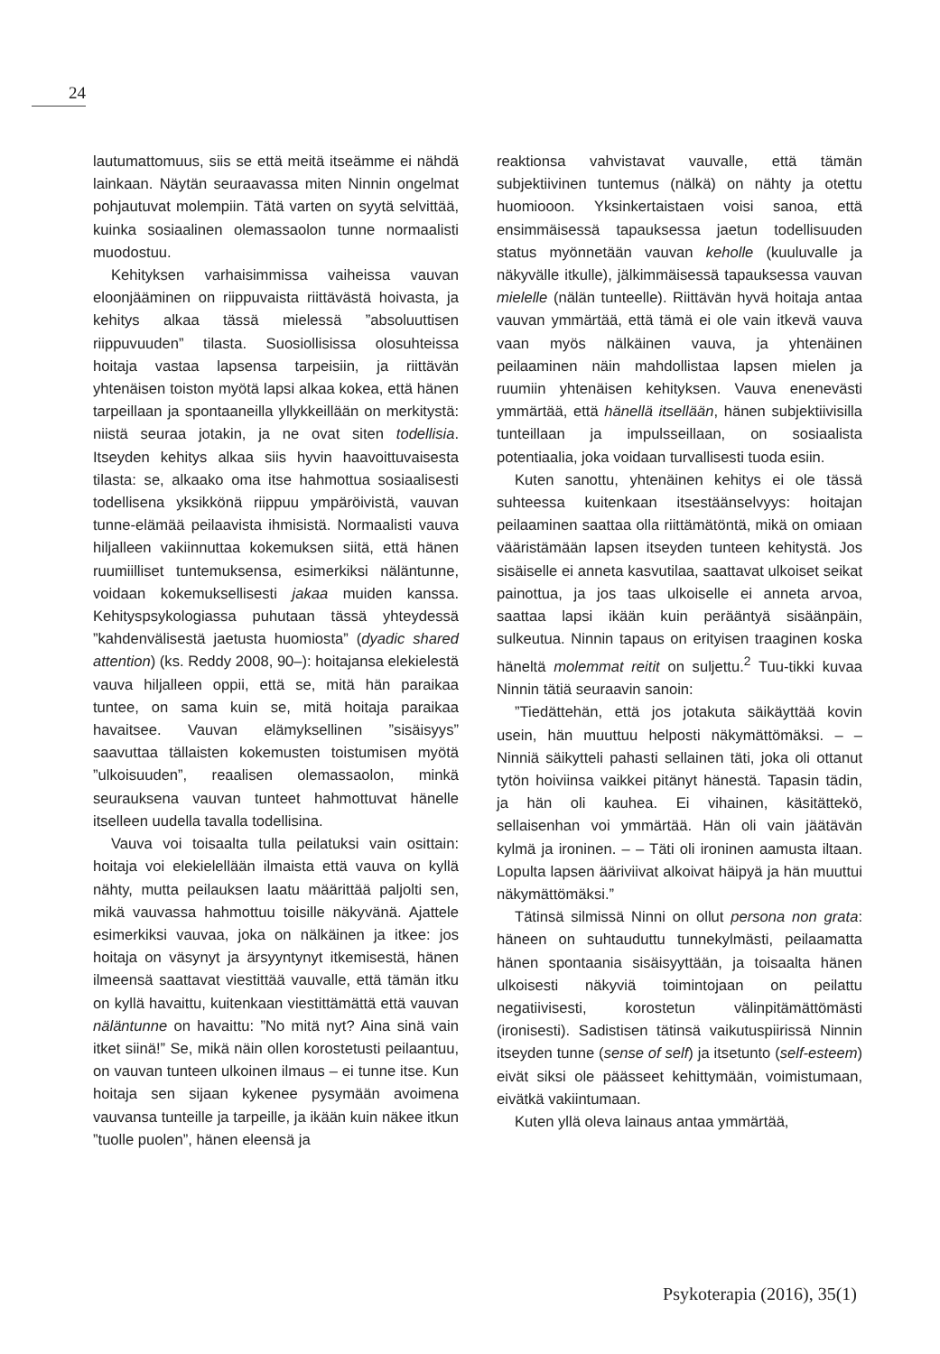24
lautumattomuus, siis se että meitä itseämme ei nähdä lainkaan. Näytän seuraavassa miten Ninnin ongelmat pohjautuvat molempiin. Tätä varten on syytä selvittää, kuinka sosiaalinen olemassaolon tunne normaalisti muodostuu.
Kehityksen varhaisimmissa vaiheissa vauvan eloonjääminen on riippuvaista riittävästä hoivasta, ja kehitys alkaa tässä mielessä ”absoluuttisen riippuvuuden” tilasta. Suosiollisissa olosuhteissa hoitaja vastaa lapsensa tarpeisiin, ja riittävän yhtenäisen toiston myötä lapsi alkaa kokea, että hänen tarpeillaan ja spontaaneilla yllykkeillään on merkitystä: niistä seuraa jotakin, ja ne ovat siten todellisia. Itseyden kehitys alkaa siis hyvin haavoittuvaisesta tilasta: se, alkaako oma itse hahmottua sosiaalisesti todellisena yksikkönä riippuu ympäröivistä, vauvan tunne-elämää peilaavista ihmisistä. Normaalisti vauva hiljalleen vakiinnuttaa kokemuksen siitä, että hänen ruumiilliset tuntemuksensa, esimerkiksi näläntunne, voidaan kokemuksellisesti jakaa muiden kanssa. Kehityspsykologiassa puhutaan tässä yhteydessä ”kahdenvälisestä jaetusta huomiosta” (dyadic shared attention) (ks. Reddy 2008, 90–): hoitajansa elekielestä vauva hiljalleen oppii, että se, mitä hän paraikaa tuntee, on sama kuin se, mitä hoitaja paraikaa havaitsee. Vauvan elämyksellinen ”sisäisyys” saavuttaa tällaisten kokemusten toistumisen myötä ”ulkoisuuden”, reaalisen olemassaolon, minkä seurauksena vauvan tunteet hahmottuvat hänelle itselleen uudella tavalla todellisina.
Vauva voi toisaalta tulla peilatuksi vain osittain: hoitaja voi elekielellään ilmaista että vauva on kyllä nähty, mutta peilauksen laatu määrittää paljolti sen, mikä vauvassa hahmottuu toisille näkyvänä. Ajattele esimerkiksi vauvaa, joka on nälkäinen ja itkee: jos hoitaja on väsynyt ja ärsyyntynyt itkemisestä, hänen ilmeensä saattavat viestittää vauvalle, että tämän itku on kyllä havaittu, kuitenkaan viestittämättä että vauvan näläntunne on havaittu: ”No mitä nyt? Aina sinä vain itket siinä!” Se, mikä näin ollen korostetusti peilaantuu, on vauvan tunteen ulkoinen ilmaus – ei tunne itse. Kun hoitaja sen sijaan kykenee pysymään avoimena vauvansa tunteille ja tarpeille, ja ikään kuin näkee itkun ”tuolle puolen”, hänen eleensä ja
reaktionsa vahvistavat vauvalle, että tämän subjektiivinen tuntemus (nälkä) on nähty ja otettu huomiooon. Yksinkertaistaen voisi sanoa, että ensimmäisessä tapauksessa jaetun todellisuuden status myönnetään vauvan keholle (kuuluvalle ja näkyvälle itkulle), jälkimmäisessä tapauksessa vauvan mielelle (nälän tunteelle). Riittävän hyvä hoitaja antaa vauvan ymmärtää, että tämä ei ole vain itkevä vauva vaan myös nälkäinen vauva, ja yhtenäinen peilaaminen näin mahdollistaa lapsen mielen ja ruumiin yhtenäisen kehityksen. Vauva enenevästi ymmärtää, että hänellä itsellään, hänen subjektiivisilla tunteillaan ja impulsseillaan, on sosiaalista potentiaalia, joka voidaan turvallisesti tuoda esiin.
Kuten sanottu, yhtenäinen kehitys ei ole tässä suhteessa kuitenkaan itsestäänselvyys: hoitajan peilaaminen saattaa olla riittämätöntä, mikä on omiaan vääristämään lapsen itseyden tunteen kehitystä. Jos sisäiselle ei anneta kasvutilaa, saattavat ulkoiset seikat painottua, ja jos taas ulkoiselle ei anneta arvoa, saattaa lapsi ikään kuin perääntyä sisäänpäin, sulkeutua. Ninnin tapaus on erityisen traaginen koska häneltä molemmat reitit on suljettu.<sup>2</sup> Tuu-tikki kuvaa Ninnin tätiä seuraavin sanoin:
”Tiedättehän, että jos jotakuta säikäyttää kovin usein, hän muuttuu helposti näkymättömäksi. – – Ninniä säikytteli pahasti sellainen täti, joka oli ottanut tytön hoiviinsa vaikkei pitänyt hänestä. Tapasin tädin, ja hän oli kauhea. Ei vihainen, käsitättekö, sellaisenhan voi ymmärtää. Hän oli vain jäätävän kylmä ja ironinen. – – Täti oli ironinen aamusta iltaan. Lopulta lapsen ääriviivat alkoivat häipyä ja hän muuttui näkymättömäksi.”
Tätinsä silmissä Ninni on ollut persona non grata: häneen on suhtauduttu tunnekylmästi, peilaamatta hänen spontaania sisäisyyttään, ja toisaalta hänen ulkoisesti näkyviä toimintojaan on peilattu negatiivisesti, korostetun välinpitämättömästi (ironisesti). Sadistisen tätinsä vaikutuspiirissä Ninnin itseyden tunne (sense of self) ja itsetunto (self-esteem) eivät siksi ole päässeet kehittymään, voimistumaan, eivätkä vakiintumaan.
Kuten yllä oleva lainaus antaa ymmärtää,
Psykoterapia (2016), 35(1)